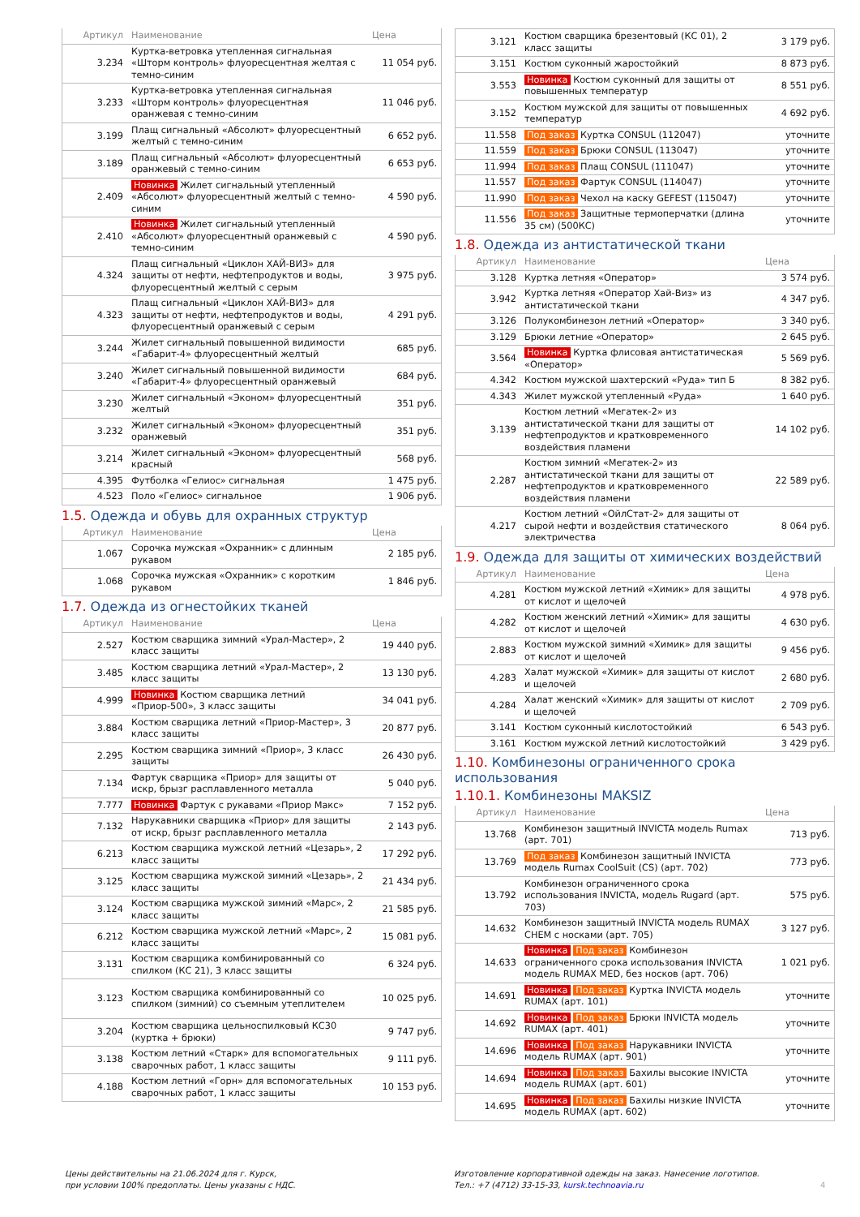| Артикул | Наименование | Цена |
| --- | --- | --- |
| 3.234 | Куртка-ветровка утепленная сигнальная «Шторм контроль» флуоресцентная желтая с темно-синим | 11 054 руб. |
| 3.233 | Куртка-ветровка утепленная сигнальная «Шторм контроль» флуоресцентная оранжевая с темно-синим | 11 046 руб. |
| 3.199 | Плащ сигнальный «Абсолют» флуоресцентный желтый с темно-синим | 6 652 руб. |
| 3.189 | Плащ сигнальный «Абсолют» флуоресцентный оранжевый с темно-синим | 6 653 руб. |
| 2.409 | Новинка Жилет сигнальный утепленный «Абсолют» флуоресцентный желтый с темно-синим | 4 590 руб. |
| 2.410 | Новинка Жилет сигнальный утепленный «Абсолют» флуоресцентный оранжевый с темно-синим | 4 590 руб. |
| 4.324 | Плащ сигнальный «Циклон ХАЙ-ВИЗ» для защиты от нефти, нефтепродуктов и воды, флуоресцентный желтый с серым | 3 975 руб. |
| 4.323 | Плащ сигнальный «Циклон ХАЙ-ВИЗ» для защиты от нефти, нефтепродуктов и воды, флуоресцентный оранжевый с серым | 4 291 руб. |
| 3.244 | Жилет сигнальный повышенной видимости «Габарит-4» флуоресцентный желтый | 685 руб. |
| 3.240 | Жилет сигнальный повышенной видимости «Габарит-4» флуоресцентный оранжевый | 684 руб. |
| 3.230 | Жилет сигнальный «Эконом» флуоресцентный желтый | 351 руб. |
| 3.232 | Жилет сигнальный «Эконом» флуоресцентный оранжевый | 351 руб. |
| 3.214 | Жилет сигнальный «Эконом» флуоресцентный красный | 568 руб. |
| 4.395 | Футболка «Гелиос» сигнальная | 1 475 руб. |
| 4.523 | Поло «Гелиос» сигнальное | 1 906 руб. |
1.5. Одежда и обувь для охранных структур
| Артикул | Наименование | Цена |
| --- | --- | --- |
| 1.067 | Сорочка мужская «Охранник» с длинным рукавом | 2 185 руб. |
| 1.068 | Сорочка мужская «Охранник» с коротким рукавом | 1 846 руб. |
1.7. Одежда из огнестойких тканей
| Артикул | Наименование | Цена |
| --- | --- | --- |
| 2.527 | Костюм сварщика зимний «Урал-Мастер», 2 класс защиты | 19 440 руб. |
| 3.485 | Костюм сварщика летний «Урал-Мастер», 2 класс защиты | 13 130 руб. |
| 4.999 | Новинка Костюм сварщика летний «Приор-500», 3 класс защиты | 34 041 руб. |
| 3.884 | Костюм сварщика летний «Приор-Мастер», 3 класс защиты | 20 877 руб. |
| 2.295 | Костюм сварщика зимний «Приор», 3 класс защиты | 26 430 руб. |
| 7.134 | Фартук сварщика «Приор» для защиты от искр, брызг расплавленного металла | 5 040 руб. |
| 7.777 | Новинка Фартук с рукавами «Приор Макс» | 7 152 руб. |
| 7.132 | Нарукавники сварщика «Приор» для защиты от искр, брызг расплавленного металла | 2 143 руб. |
| 6.213 | Костюм сварщика мужской летний «Цезарь», 2 класс защиты | 17 292 руб. |
| 3.125 | Костюм сварщика мужской зимний «Цезарь», 2 класс защиты | 21 434 руб. |
| 3.124 | Костюм сварщика мужской зимний «Марс», 2 класс защиты | 21 585 руб. |
| 6.212 | Костюм сварщика мужской летний «Марс», 2 класс защиты | 15 081 руб. |
| 3.131 | Костюм сварщика комбинированный со спилком (КС 21), 3 класс защиты | 6 324 руб. |
| 3.123 | Костюм сварщика комбинированный со спилком (зимний) со съемным утеплителем | 10 025 руб. |
| 3.204 | Костюм сварщика цельноспилковый КС30 (куртка + брюки) | 9 747 руб. |
| 3.138 | Костюм летний «Старк» для вспомогательных сварочных работ, 1 класс защиты | 9 111 руб. |
| 4.188 | Костюм летний «Горн» для вспомогательных сварочных работ, 1 класс защиты | 10 153 руб. |
| 3.121 | Костюм сварщика брезентовый (КС 01), 2 класс защиты | 3 179 руб. |
| 3.151 | Костюм суконный жаростойкий | 8 873 руб. |
| 3.553 | Новинка Костюм суконный для защиты от повышенных температур | 8 551 руб. |
| 3.152 | Костюм мужской для защиты от повышенных температур | 4 692 руб. |
| 11.558 | Под заказ Куртка CONSUL (112047) | уточните |
| 11.559 | Под заказ Брюки CONSUL (113047) | уточните |
| 11.994 | Под заказ Плащ CONSUL (111047) | уточните |
| 11.557 | Под заказ Фартук CONSUL (114047) | уточните |
| 11.990 | Под заказ Чехол на каску GEFEST (115047) | уточните |
| 11.556 | Под заказ Защитные термоперчатки (длина 35 см) (500КС) | уточните |
1.8. Одежда из антистатической ткани
| Артикул | Наименование | Цена |
| --- | --- | --- |
| 3.128 | Куртка летняя «Оператор» | 3 574 руб. |
| 3.942 | Куртка летняя «Оператор Хай-Виз» из антистатической ткани | 4 347 руб. |
| 3.126 | Полукомбинезон летний «Оператор» | 3 340 руб. |
| 3.129 | Брюки летние «Оператор» | 2 645 руб. |
| 3.564 | Новинка Куртка флисовая антистатическая «Оператор» | 5 569 руб. |
| 4.342 | Костюм мужской шахтерский «Руда» тип Б | 8 382 руб. |
| 4.343 | Жилет мужской утепленный «Руда» | 1 640 руб. |
| 3.139 | Костюм летний «Мегатек-2» из антистатической ткани для защиты от нефтепродуктов и кратковременного воздействия пламени | 14 102 руб. |
| 2.287 | Костюм зимний «Мегатек-2» из антистатической ткани для защиты от нефтепродуктов и кратковременного воздействия пламени | 22 589 руб. |
| 4.217 | Костюм летний «ОйлСтат-2» для защиты от сырой нефти и воздействия статического электричества | 8 064 руб. |
1.9. Одежда для защиты от химических воздействий
| Артикул | Наименование | Цена |
| --- | --- | --- |
| 4.281 | Костюм мужской летний «Химик» для защиты от кислот и щелочей | 4 978 руб. |
| 4.282 | Костюм женский летний «Химик» для защиты от кислот и щелочей | 4 630 руб. |
| 2.883 | Костюм мужской зимний «Химик» для защиты от кислот и щелочей | 9 456 руб. |
| 4.283 | Халат мужской «Химик» для защиты от кислот и щелочей | 2 680 руб. |
| 4.284 | Халат женский «Химик» для защиты от кислот и щелочей | 2 709 руб. |
| 3.141 | Костюм суконный кислотостойкий | 6 543 руб. |
| 3.161 | Костюм мужской летний кислотостойкий | 3 429 руб. |
1.10. Комбинезоны ограниченного срока использования
1.10.1. Комбинезоны MAKSIZ
| Артикул | Наименование | Цена |
| --- | --- | --- |
| 13.768 | Комбинезон защитный INVICTA модель Rumax (арт. 701) | 713 руб. |
| 13.769 | Под заказ Комбинезон защитный INVICTA модель Rumax CoolSuit (CS) (арт. 702) | 773 руб. |
| 13.792 | Комбинезон ограниченного срока использования INVICTA, модель Rugard (арт. 703) | 575 руб. |
| 14.632 | Комбинезон защитный INVICTA модель RUMAX CHEM с носками (арт. 705) | 3 127 руб. |
| 14.633 | Новинка Под заказ Комбинезон ограниченного срока использования INVICTA модель RUMAX MED, без носков (арт. 706) | 1 021 руб. |
| 14.691 | Новинка Под заказ Куртка INVICTA модель RUMAX (арт. 101) | уточните |
| 14.692 | Новинка Под заказ Брюки INVICTA модель RUMAX (арт. 401) | уточните |
| 14.696 | Новинка Под заказ Нарукавники INVICTA модель RUMAX (арт. 901) | уточните |
| 14.694 | Новинка Под заказ Бахилы высокие INVICTA модель RUMAX (арт. 601) | уточните |
| 14.695 | Новинка Под заказ Бахилы низкие INVICTA модель RUMAX (арт. 602) | уточните |
Цены действительны на 21.06.2024 для г. Курск,
при условии 100% предоплаты. Цены указаны с НДС.
Изготовление корпоративной одежды на заказ. Нанесение логотипов.
Тел.: +7 (4712) 33-15-33, kursk.technoavia.ru
4